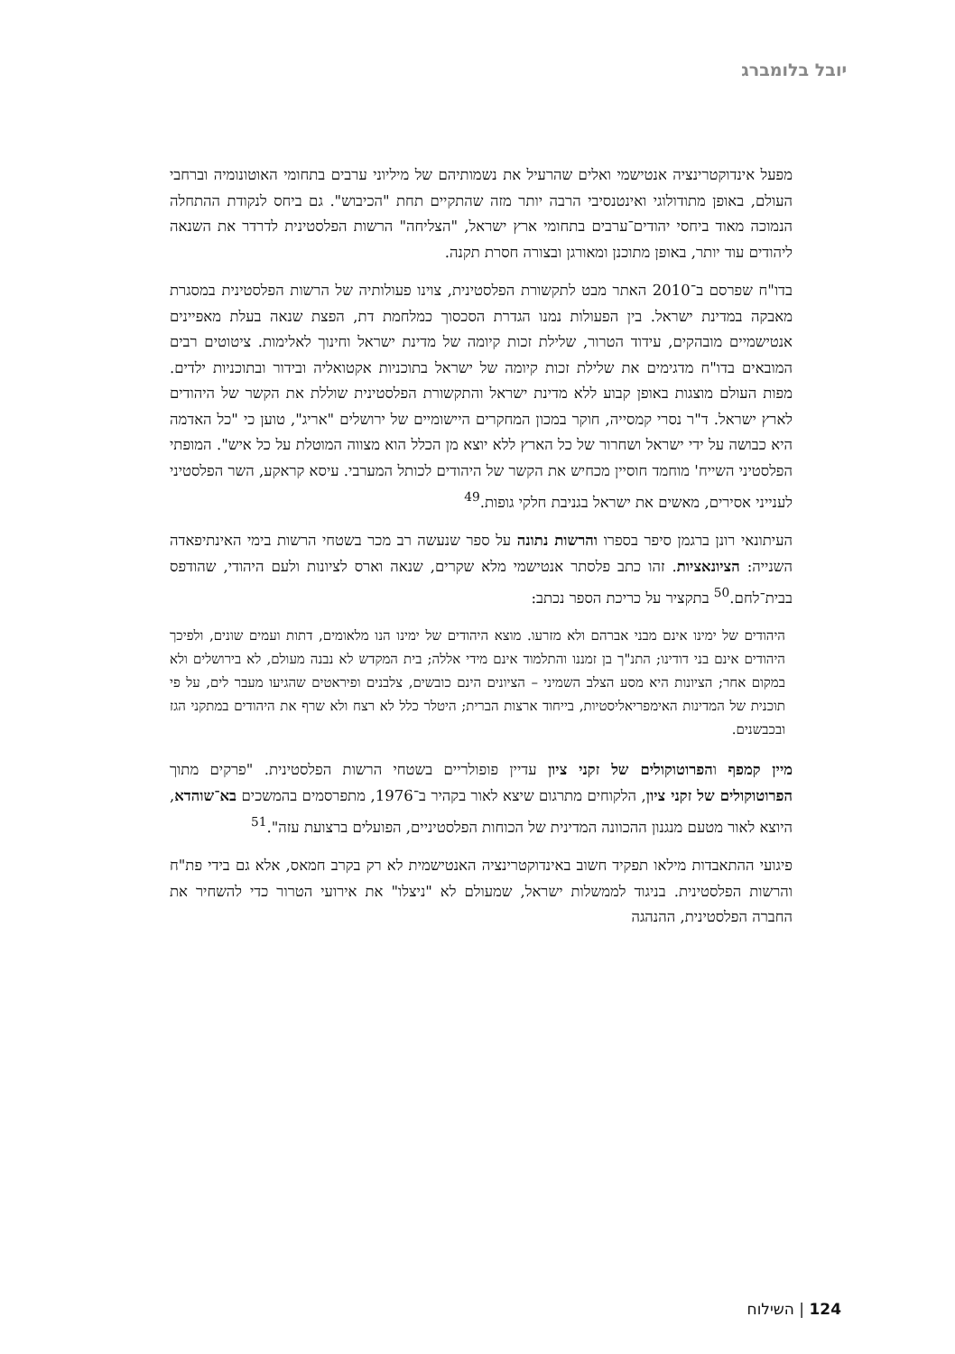יובל בלומברג
מפעל אינדוקטרינציה אנטישמי ואלים שהרעיל את נשמותיהם של מיליוני ערבים בתחומי האוטונומיה וברחבי העולם, באופן מתודולוגי ואינטנסיבי הרבה יותר מזה שהתקיים תחת "הכיבוש". גם ביחס לנקודת ההתחלה הנמוכה מאוד ביחסי יהודים־ערבים בתחומי ארץ ישראל, "הצליחה" הרשות הפלסטינית לדרדר את השנאה ליהודים עוד יותר, באופן מתוכנן ומאורגן ובצורה חסרת תקנה.
בדו"ח שפרסם ב־2010 האתר מבט לתקשורת הפלסטינית, צוינו פעולותיה של הרשות הפלסטינית במסגרת מאבקה במדינת ישראל. בין הפעולות נמנו הגדרת הסכסוך כמלחמת דת, הפצת שנאה בעלת מאפיינים אנטישמיים מובהקים, עידוד הטרור, שלילת זכות קיומה של מדינת ישראל וחינוך לאלימות. ציטוטים רבים המובאים בדו"ח מדגימים את שלילת זכות קיומה של ישראל בתוכניות אקטואליה ובידור ובתוכניות ילדים. מפות העולם מוצגות באופן קבוע ללא מדינת ישראל והתקשורת הפלסטינית שוללת את הקשר של היהודים לארץ ישראל. ד"ר נסרי קמסייה, חוקר במכון המחקרים היישומיים של ירושלים "אריג", טוען כי "כל האדמה היא כבושה על ידי ישראל ושחרור של כל הארץ ללא יוצא מן הכלל הוא מצווה המוטלת על כל איש". המופתי הפלסטיני השייח' מוחמד חוסיין מכחיש את הקשר של היהודים לכותל המערבי. עיסא קראקע, השר הפלסטיני לענייני אסירים, מאשים את ישראל בגניבת חלקי גופות.<sup>49</sup>
העיתונאי רונן ברגמן סיפר בספרו והרשות נתונה על ספר שנעשה רב מכר בשטחי הרשות בימי האינתיפאדה השנייה: הציונאציות. זהו כתב פלסתר אנטישמי מלא שקרים, שנאה וארס לציונות ולעם היהודי, שהודפס בבית־לחם.<sup>50</sup> בתקציר על כריכת הספר נכתב:
היהודים של ימינו אינם מבני אברהם ולא מזרעו. מוצא היהודים של ימינו הנו מלאומים, דתות ועמים שונים, ולפיכך היהודים אינם בני דודינו; התנ"ך בן זמננו והתלמוד אינם מידי אללה; בית המקדש לא נבנה מעולם, לא בירושלים ולא במקום אחר; הציונות היא מסע הצלב השמיני – הציונים הינם כובשים, צלבנים ופיראטים שהגיעו מעבר לים, על פי תוכנית של המדינות האימפריאליסטיות, בייחוד ארצות הברית; היטלר כלל לא רצח ולא שרף את היהודים במתקני הגז ובכבשנים.
מיין קמפף והפרוטוקולים של זקני ציון עדיין פופולריים בשטחי הרשות הפלסטינית. "פרקים מתוך הפרוטוקולים של זקני ציון, הלקוחים מתרגום שיצא לאור בקהיר ב־1976, מתפרסמים בהמשכים בא־שוהדא, היוצא לאור מטעם מנגנון ההכוונה המדינית של הכוחות הפלסטיניים, הפועלים ברצועת עזה".<sup>51</sup>
פיגועי ההתאבדות מילאו תפקיד חשוב באינדוקטרינציה האנטישמית לא רק בקרב חמאס, אלא גם בידי פת"ח והרשות הפלסטינית. בניגוד לממשלות ישראל, שמעולם לא "ניצלו" את אירועי הטרור כדי להשחיר את החברה הפלסטינית, ההנהגה
124 | השילוח